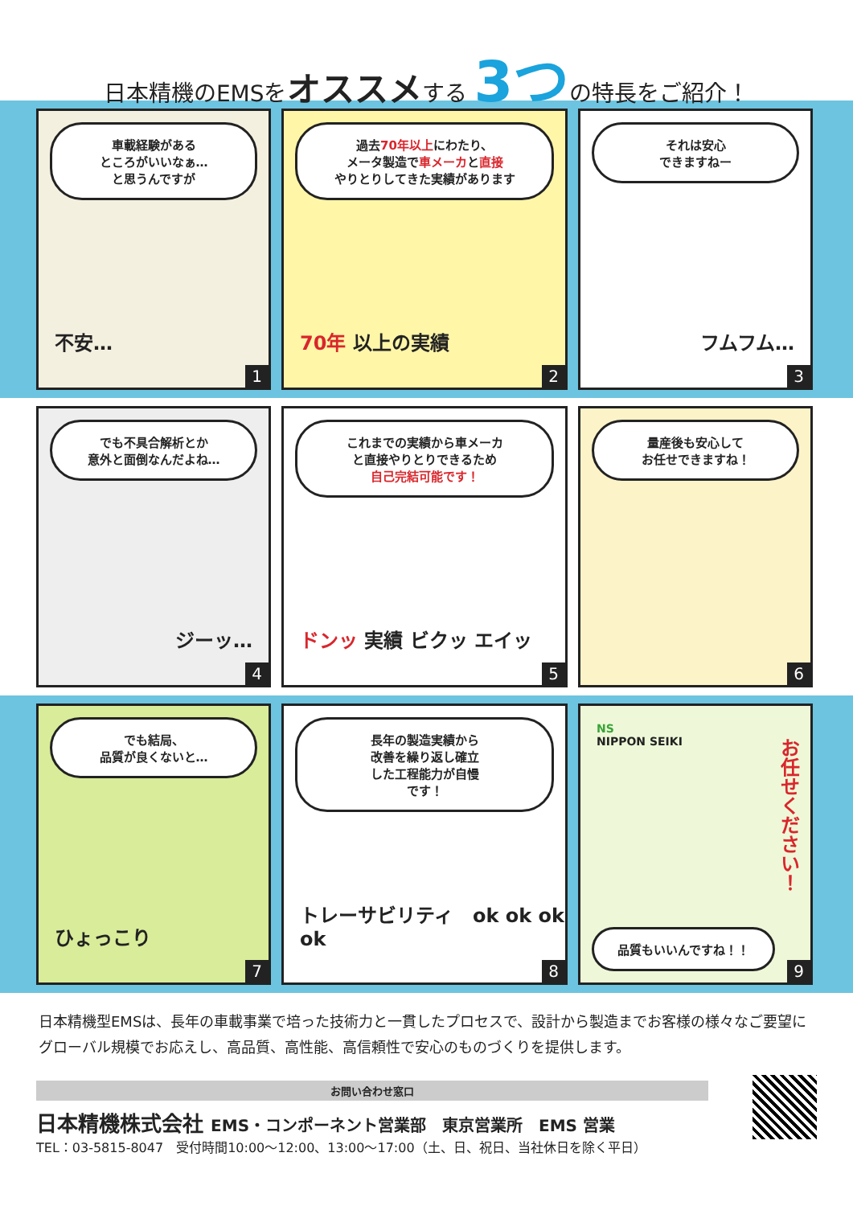日本精機のEMSをオススメする 3つの特長をご紹介！
車載経験がある
ところがいいなぁ…
と思うんですが
不安…
1
過去70年以上にわたり、
メータ製造で車メーカと直接
やりとりしてきた実績があります
70年 以上の実績
2
それは安心
できますねー
フムフム…
3
でも不具合解析とか
意外と面倒なんだよね…
ジーッ…
4
これまでの実績から車メーカ
と直接やりとりできるため
自己完結可能です！
ドンッ 実績 ビクッ エイッ
5
量産後も安心して
お任せできますね！
6
でも結局、
品質が良くないと…
ひょっこり
7
長年の製造実績から
改善を繰り返し確立
した工程能力が自慢
です！
トレーサビリティ　ok ok ok ok
8
NS
NIPPON SEIKI
お任せください！
品質もいいんですね！！ 9
日本精機型EMSは、長年の車載事業で培った技術力と一貫したプロセスで、設計から製造までお客様の様々なご要望にグローバル規模でお応えし、高品質、高性能、高信頼性で安心のものづくりを提供します。
お問い合わせ窓口
日本精機株式会社 EMS・コンポーネント営業部　東京営業所　EMS 営業
TEL：03-5815-8047　受付時間10:00～12:00、13:00～17:00（土、日、祝日、当社休日を除く平日）